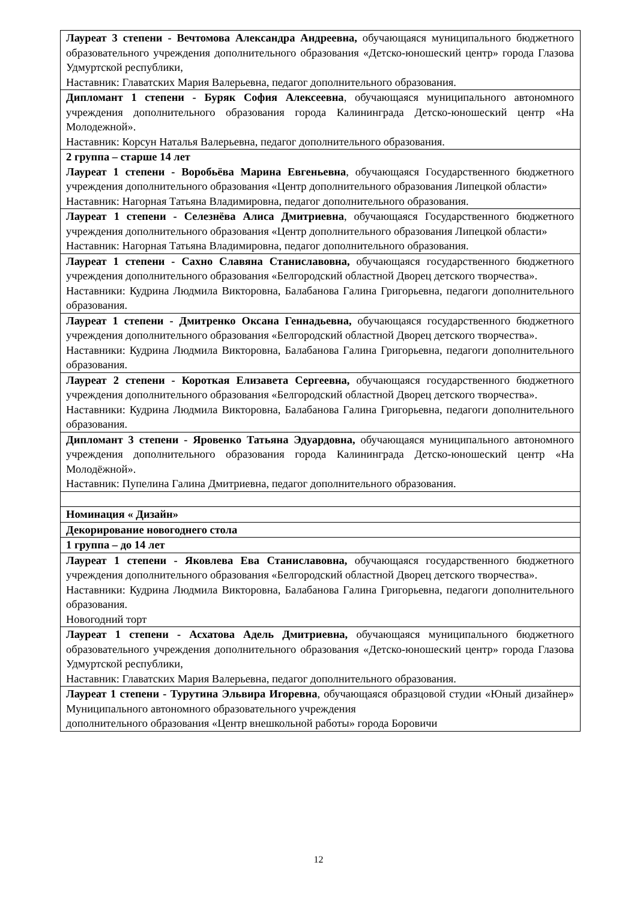| Лауреат 3 степени - Вечтомова Александра Андреевна, обучающаяся муниципального бюджетного образовательного учреждения дополнительного образования «Детско-юношеский центр» города Глазова Удмуртской республики, Наставник: Главатских Мария Валерьевна, педагог дополнительного образования. |
| Дипломант 1 степени - Буряк София Алексеевна , обучающаяся муниципального автономного учреждения дополнительного образования города Калининграда Детско-юношеский центр «На Молодежной». Наставник: Корсун Наталья Валерьевна, педагог дополнительного образования. |
| 2 группа – старше 14 лет Лауреат 1 степени - Воробьёва Марина Евгеньевна , обучающаяся Государственного бюджетного учреждения дополнительного образования «Центр дополнительного образования Липецкой области» Наставник: Нагорная Татьяна Владимировна, педагог дополнительного образования. |
| Лауреат 1 степени - Селезнёва Алиса Дмитриевна , обучающаяся Государственного бюджетного учреждения дополнительного образования «Центр дополнительного образования Липецкой области» Наставник: Нагорная Татьяна Владимировна, педагог дополнительного образования. |
| Лауреат 1 степени - Сахно Славяна Станиславовна, обучающаяся государственного бюджетного учреждения дополнительного образования «Белгородский областной Дворец детского творчества». Наставники: Кудрина Людмила Викторовна, Балабанова Галина Григорьевна, педагоги дополнительного образования. |
| Лауреат 1 степени - Дмитренко Оксана Геннадьевна, обучающаяся государственного бюджетного учреждения дополнительного образования «Белгородский областной Дворец детского творчества». Наставники: Кудрина Людмила Викторовна, Балабанова Галина Григорьевна, педагоги дополнительного образования. |
| Лауреат 2 степени - Короткая Елизавета Сергеевна, обучающаяся государственного бюджетного учреждения дополнительного образования «Белгородский областной Дворец детского творчества». Наставники: Кудрина Людмила Викторовна, Балабанова Галина Григорьевна, педагоги дополнительного образования. |
| Дипломант 3 степени - Яровенко Татьяна Эдуардовна, обучающаяся муниципального автономного учреждения дополнительного образования города Калининграда Детско-юношеский центр «На Молодёжной». Наставник: Пупелина Галина Дмитриевна, педагог дополнительного образования. |
| Номинация « Дизайн» |
| Декорирование новогоднего стола |
| 1 группа – до 14 лет |
| Лауреат 1 степени - Яковлева Ева Станиславовна, обучающаяся государственного бюджетного учреждения дополнительного образования «Белгородский областной Дворец детского творчества». Наставники: Кудрина Людмила Викторовна, Балабанова Галина Григорьевна, педагоги дополнительного образования. Новогодний торт |
| Лауреат 1 степени - Асхатова Адель Дмитриевна, обучающаяся муниципального бюджетного образовательного учреждения дополнительного образования «Детско-юношеский центр» города Глазова Удмуртской республики, Наставник: Главатских Мария Валерьевна, педагог дополнительного образования. |
| Лауреат 1 степени - Турутина Эльвира Игоревна , обучающаяся образцовой студии «Юный дизайнер» Муниципального автономного образовательного учреждения дополнительного образования «Центр внешкольной работы» города Боровичи |
12